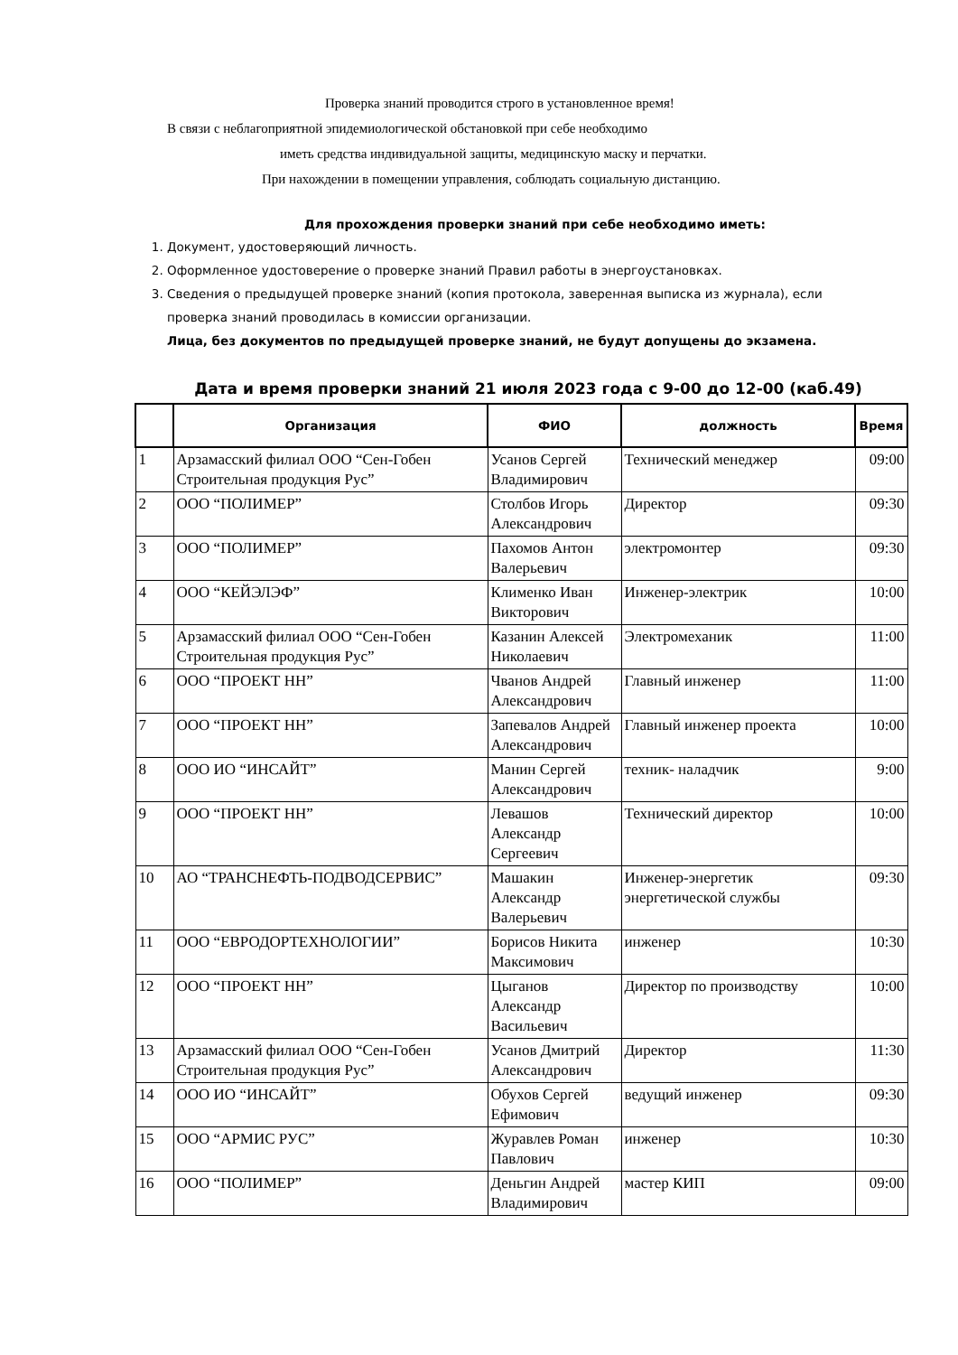Проверка знаний проводится строго в установленное время!
В связи с неблагоприятной эпидемиологической обстановкой при себе необходимо
иметь средства индивидуальной защиты, медицинскую маску и перчатки.
При нахождении в помещении управления, соблюдать социальную дистанцию.
Для прохождения проверки знаний при себе необходимо иметь:
1. Документ, удостоверяющий личность.
2. Оформленное удостоверение о проверке знаний Правил работы в энергоустановках.
3. Сведения о предыдущей проверке знаний (копия протокола, заверенная выписка из журнала), если проверка знаний проводилась в комиссии организации.
Лица, без документов по предыдущей проверке знаний, не будут допущены до экзамена.
Дата и время проверки знаний 21 июля 2023 года с 9-00 до 12-00 (каб.49)
| | Организация | ФИО | должность | Время |
| --- | --- | --- | --- | --- |
| 1 | Арзамасский филиал ООО “Сен-Гобен Строительная продукция Рус” | Усанов Сергей Владимирович | Технический менеджер | 09:00 |
| 2 | ООО “ПОЛИМЕР” | Столбов Игорь Александрович | Директор | 09:30 |
| 3 | ООО “ПОЛИМЕР” | Пахомов Антон Валерьевич | электромонтер | 09:30 |
| 4 | ООО “КЕЙЭЛЭФ” | Клименко Иван Викторович | Инженер-электрик | 10:00 |
| 5 | Арзамасский филиал ООО “Сен-Гобен Строительная продукция Рус” | Казанин Алексей Николаевич | Электромеханик | 11:00 |
| 6 | ООО “ПРОЕКТ НН” | Чванов Андрей Александрович | Главный инженер | 11:00 |
| 7 | ООО “ПРОЕКТ НН” | Запевалов Андрей Александрович | Главный инженер проекта | 10:00 |
| 8 | ООО ИО “ИНСАЙТ” | Манин Сергей Александрович | техник- наладчик | 9:00 |
| 9 | ООО “ПРОЕКТ НН” | Левашов Александр Сергеевич | Технический директор | 10:00 |
| 10 | АО “ТРАНСНЕФТЬ-ПОДВОДСЕРВИС” | Машакин Александр Валерьевич | Инженер-энергетик энергетической службы | 09:30 |
| 11 | ООО “ЕВРОДОРТЕХНОЛОГИИ” | Борисов Никита Максимович | инженер | 10:30 |
| 12 | ООО “ПРОЕКТ НН” | Цыганов Александр Васильевич | Директор по производству | 10:00 |
| 13 | Арзамасский филиал ООО “Сен-Гобен Строительная продукция Рус” | Усанов Дмитрий Александрович | Директор | 11:30 |
| 14 | ООО ИО “ИНСАЙТ” | Обухов Сергей Ефимович | ведущий инженер | 09:30 |
| 15 | ООО “АРМИС РУС” | Журавлев Роман Павлович | инженер | 10:30 |
| 16 | ООО “ПОЛИМЕР” | Деньгин Андрей Владимирович | мастер КИП | 09:00 |